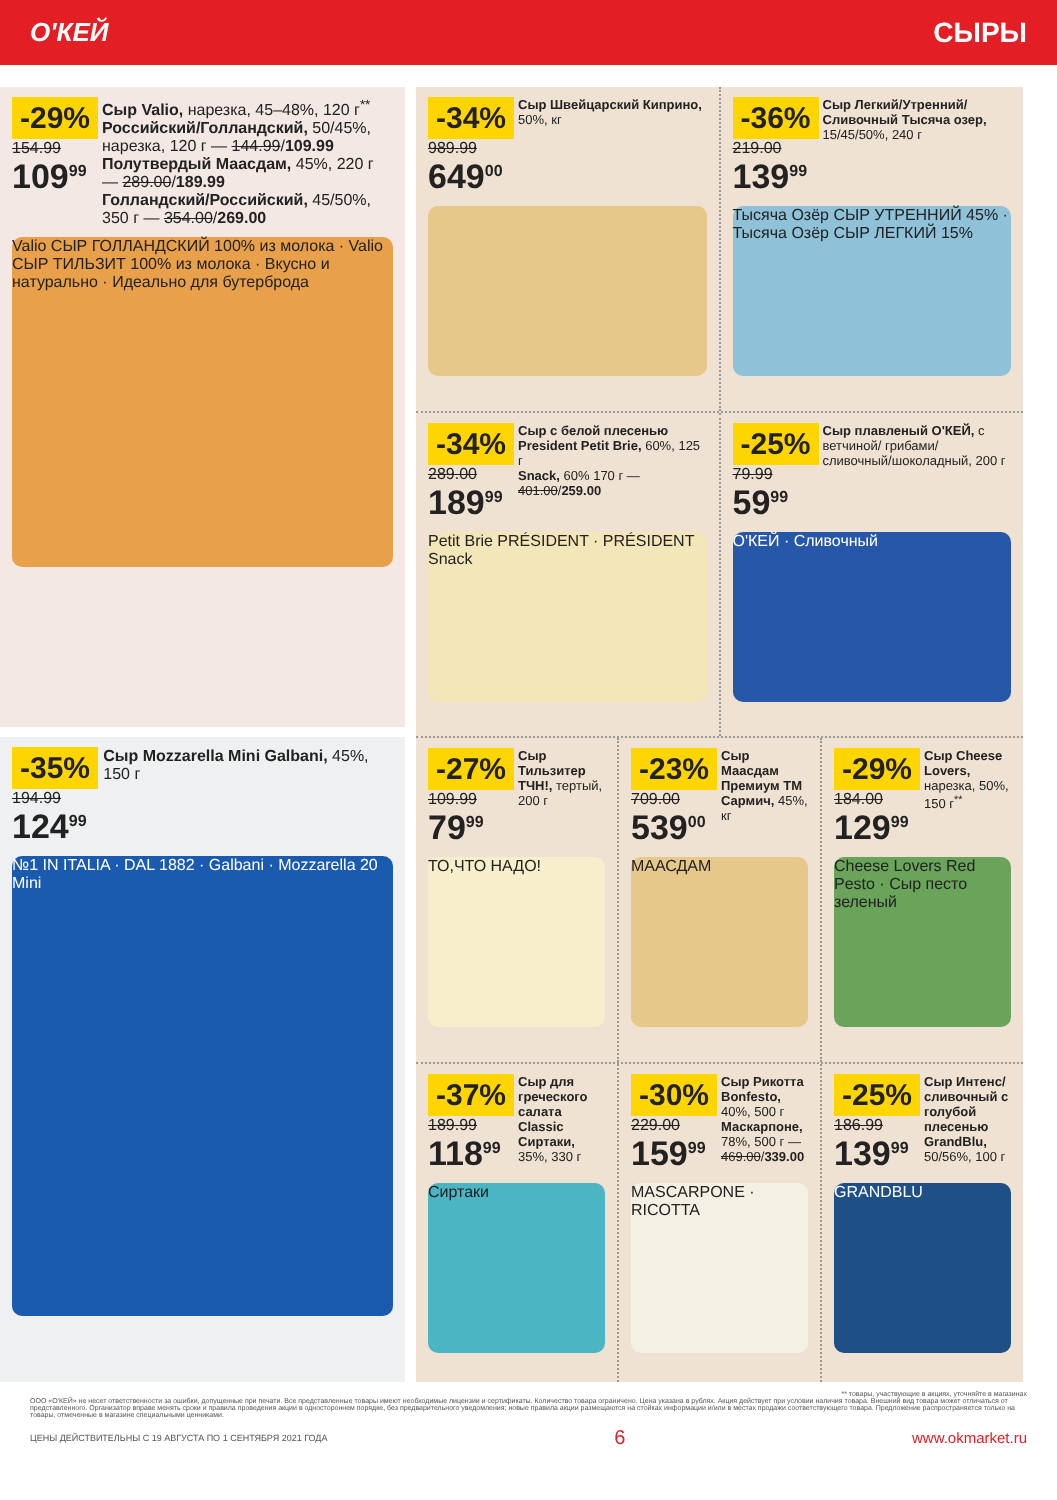О'КЕЙ СЫРЫ
-29%
154.99
109<sup>99</sup>
Сыр Valio, нарезка, 45–48%, 120 г<sup>**</sup>
Российский/Голландский, 50/45%, нарезка, 120 г — 144.99/109.99
Полутвердый Маасдам, 45%, 220 г — 289.00/189.99
Голландский/Российский, 45/50%, 350 г — 354.00/269.00
Valio СЫР ГОЛЛАНДСКИЙ 100% из молока · Valio СЫР ТИЛЬЗИТ 100% из молока · Вкусно и натурально · Идеально для бутерброда
-35%
194.99
124<sup>99</sup>
Сыр Mozzarella Mini Galbani, 45%, 150 г
№1 IN ITALIA · DAL 1882 · Galbani · Mozzarella 20 Mini
-34%
989.99
649<sup>00</sup>
Сыр Швейцарский Киприно, 50%, кг
-36%
219.00
139<sup>99</sup>
Сыр Легкий/Утренний/ Сливочный Тысяча озер, 15/45/50%, 240 г
Тысяча Озёр СЫР УТРЕННИЙ 45% · Тысяча Озёр СЫР ЛЕГКИЙ 15%
-34%
289.00
189<sup>99</sup>
Сыр с белой плесенью President Petit Brie, 60%, 125 г
Snack, 60% 170 г — 401.00/259.00
Petit Brie PRÉSIDENT · PRÉSIDENT Snack
-25%
79.99
59<sup>99</sup>
Сыр плавленый О'КЕЙ, с ветчиной/ грибами/ сливочный/шоколадный, 200 г
О'КЕЙ · Сливочный
-27%
109.99
79<sup>99</sup>
Сыр Тильзитер ТЧН!, тертый, 200 г
ТО,ЧТО НАДО!
-23%
709.00
539<sup>00</sup>
Сыр Маасдам Премиум ТМ Сармич, 45%, кг
МААСДАМ
-29%
184.00
129<sup>99</sup>
Сыр Cheese Lovers, нарезка, 50%, 150 г<sup>**</sup>
Cheese Lovers Red Pesto · Сыр песто зеленый
-37%
189.99
118<sup>99</sup>
Сыр для греческого салата Classic Сиртаки, 35%, 330 г
Сиртаки
-30%
229.00
159<sup>99</sup>
Сыр Рикотта Bonfesto, 40%, 500 г
Маскарпоне, 78%, 500 г — 469.00/339.00
MASCARPONE · RICOTTA
-25%
186.99
139<sup>99</sup>
Сыр Интенс/ сливочный с голубой плесенью GrandBlu, 50/56%, 100 г
GRANDBLU
** товары, участвующие в акциях, уточняйте в магазинах
ООО «О'КЕЙ» не несет ответственности за ошибки, допущенные при печати. Все представленные товары имеют необходимые лицензии и сертификаты. Количество товара ограничено. Цена указана в рублях. Акция действует при условии наличия товара. Внешний вид товара может отличаться от представленного. Организатор вправе менять сроки и правила проведения акции в одностороннем порядке, без предварительного уведомления; новые правила акции размещаются на стойках информации и/или в местах продажи соответствующего товара. Предложение распространяется только на товары, отмеченные в магазине специальными ценниками.
ЦЕНЫ ДЕЙСТВИТЕЛЬНЫ С 19 АВГУСТА ПО 1 СЕНТЯБРЯ 2021 ГОДА 6 www.okmarket.ru